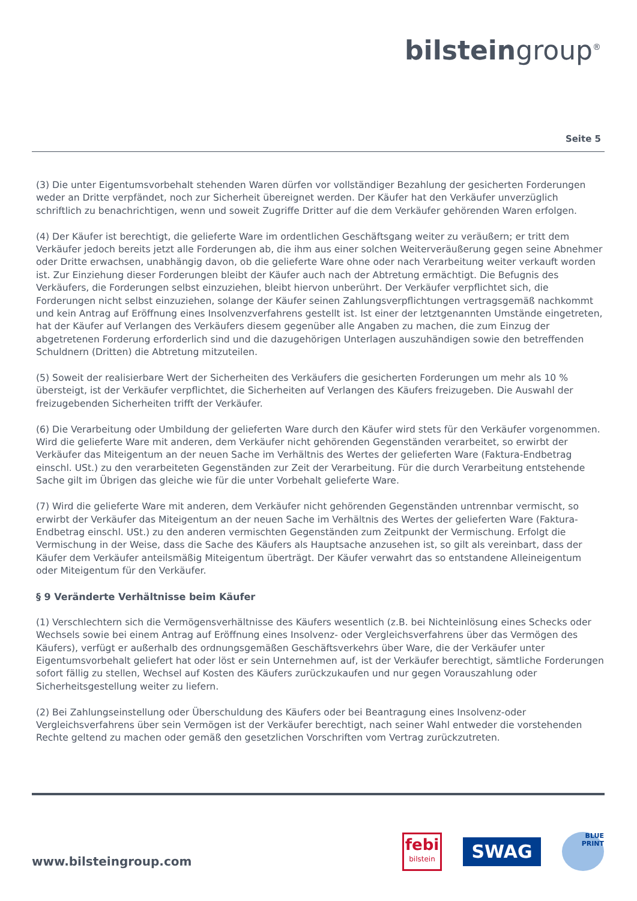bilsteingroup<sup>®</sup>
Seite 5
(3) Die unter Eigentumsvorbehalt stehenden Waren dürfen vor vollständiger Bezahlung der gesicherten Forderungen weder an Dritte verpfändet, noch zur Sicherheit übereignet werden. Der Käufer hat den Verkäufer unverzüglich schriftlich zu benachrichtigen, wenn und soweit Zugriffe Dritter auf die dem Verkäufer gehörenden Waren erfolgen.
(4) Der Käufer ist berechtigt, die gelieferte Ware im ordentlichen Geschäftsgang weiter zu veräußern; er tritt dem Verkäufer jedoch bereits jetzt alle Forderungen ab, die ihm aus einer solchen Weiterveräußerung gegen seine Abnehmer oder Dritte erwachsen, unabhängig davon, ob die gelieferte Ware ohne oder nach Verarbeitung weiter verkauft worden ist. Zur Einziehung dieser Forderungen bleibt der Käufer auch nach der Abtretung ermächtigt. Die Befugnis des Verkäufers, die Forderungen selbst einzuziehen, bleibt hiervon unberührt. Der Verkäufer verpflichtet sich, die Forderungen nicht selbst einzuziehen, solange der Käufer seinen Zahlungsverpflichtungen vertragsgemäß nachkommt und kein Antrag auf Eröffnung eines Insolvenzverfahrens gestellt ist. Ist einer der letztgenannten Umstände eingetreten, hat der Käufer auf Verlangen des Verkäufers diesem gegenüber alle Angaben zu machen, die zum Einzug der abgetretenen Forderung erforderlich sind und die dazugehörigen Unterlagen auszuhändigen sowie den betreffenden Schuldnern (Dritten) die Abtretung mitzuteilen.
(5) Soweit der realisierbare Wert der Sicherheiten des Verkäufers die gesicherten Forderungen um mehr als 10 % übersteigt, ist der Verkäufer verpflichtet, die Sicherheiten auf Verlangen des Käufers freizugeben. Die Auswahl der freizugebenden Sicherheiten trifft der Verkäufer.
(6) Die Verarbeitung oder Umbildung der gelieferten Ware durch den Käufer wird stets für den Verkäufer vorgenommen. Wird die gelieferte Ware mit anderen, dem Verkäufer nicht gehörenden Gegenständen verarbeitet, so erwirbt der Verkäufer das Miteigentum an der neuen Sache im Verhältnis des Wertes der gelieferten Ware (Faktura-Endbetrag einschl. USt.) zu den verarbeiteten Gegenständen zur Zeit der Verarbeitung. Für die durch Verarbeitung entstehende Sache gilt im Übrigen das gleiche wie für die unter Vorbehalt gelieferte Ware.
(7) Wird die gelieferte Ware mit anderen, dem Verkäufer nicht gehörenden Gegenständen untrennbar vermischt, so erwirbt der Verkäufer das Miteigentum an der neuen Sache im Verhältnis des Wertes der gelieferten Ware (Faktura-Endbetrag einschl. USt.) zu den anderen vermischten Gegenständen zum Zeitpunkt der Vermischung. Erfolgt die Vermischung in der Weise, dass die Sache des Käufers als Hauptsache anzusehen ist, so gilt als vereinbart, dass der Käufer dem Verkäufer anteilsmäßig Miteigentum überträgt. Der Käufer verwahrt das so entstandene Alleineigentum oder Miteigentum für den Verkäufer.
§ 9 Veränderte Verhältnisse beim Käufer
(1) Verschlechtern sich die Vermögensverhältnisse des Käufers wesentlich (z.B. bei Nichteinlösung eines Schecks oder Wechsels sowie bei einem Antrag auf Eröffnung eines Insolvenz- oder Vergleichsverfahrens über das Vermögen des Käufers), verfügt er außerhalb des ordnungsgemäßen Geschäftsverkehrs über Ware, die der Verkäufer unter Eigentumsvorbehalt geliefert hat oder löst er sein Unternehmen auf, ist der Verkäufer berechtigt, sämtliche Forderungen sofort fällig zu stellen, Wechsel auf Kosten des Käufers zurückzukaufen und nur gegen Vorauszahlung oder Sicherheitsgestellung weiter zu liefern.
(2) Bei Zahlungseinstellung oder Überschuldung des Käufers oder bei Beantragung eines Insolvenz-oder Vergleichsverfahrens über sein Vermögen ist der Verkäufer berechtigt, nach seiner Wahl entweder die vorstehenden Rechte geltend zu machen oder gemäß den gesetzlichen Vorschriften vom Vertrag zurückzutreten.
www.bilsteingroup.com
febi
bilstein
SWAG
BLUE PRINT